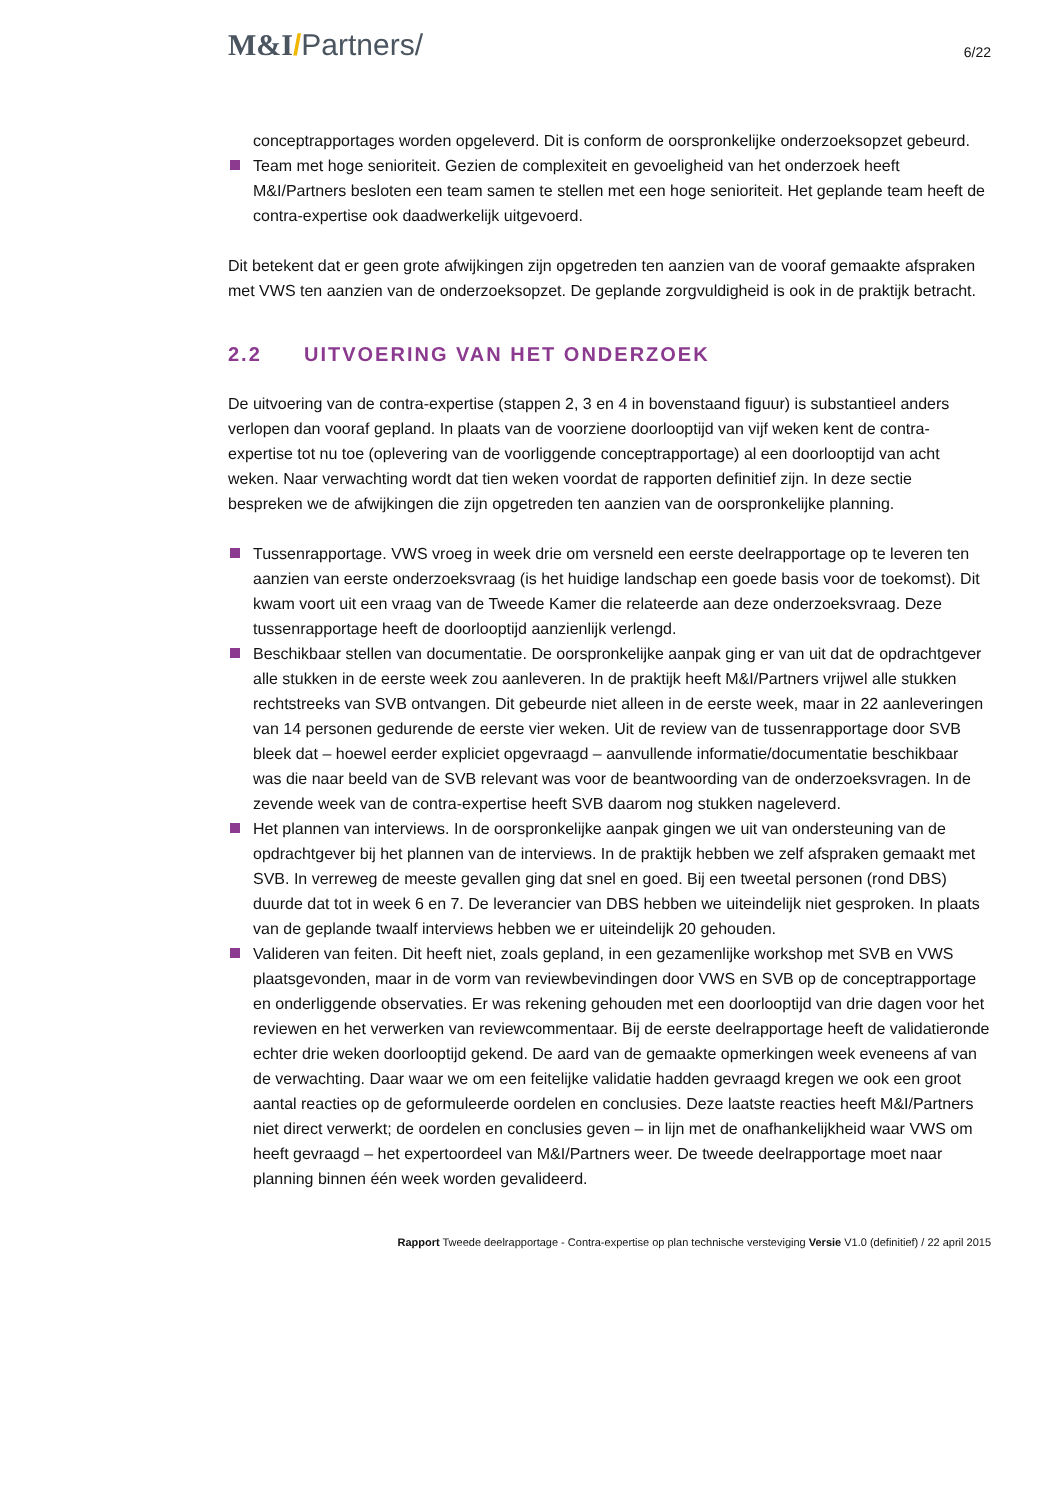M&I/Partners/
6/22
conceptrapportages worden opgeleverd. Dit is conform de oorspronkelijke onderzoeksopzet gebeurd.
Team met hoge senioriteit. Gezien de complexiteit en gevoeligheid van het onderzoek heeft M&I/Partners besloten een team samen te stellen met een hoge senioriteit. Het geplande team heeft de contra-expertise ook daadwerkelijk uitgevoerd.
Dit betekent dat er geen grote afwijkingen zijn opgetreden ten aanzien van de vooraf gemaakte afspraken met VWS ten aanzien van de onderzoeksopzet. De geplande zorgvuldigheid is ook in de praktijk betracht.
2.2 UITVOERING VAN HET ONDERZOEK
De uitvoering van de contra-expertise (stappen 2, 3 en 4 in bovenstaand figuur) is substantieel anders verlopen dan vooraf gepland. In plaats van de voorziene doorlooptijd van vijf weken kent de contra-expertise tot nu toe (oplevering van de voorliggende conceptrapportage) al een doorlooptijd van acht weken. Naar verwachting wordt dat tien weken voordat de rapporten definitief zijn. In deze sectie bespreken we de afwijkingen die zijn opgetreden ten aanzien van de oorspronkelijke planning.
Tussenrapportage. VWS vroeg in week drie om versneld een eerste deelrapportage op te leveren ten aanzien van eerste onderzoeksvraag (is het huidige landschap een goede basis voor de toekomst). Dit kwam voort uit een vraag van de Tweede Kamer die relateerde aan deze onderzoeksvraag. Deze tussenrapportage heeft de doorlooptijd aanzienlijk verlengd.
Beschikbaar stellen van documentatie. De oorspronkelijke aanpak ging er van uit dat de opdrachtgever alle stukken in de eerste week zou aanleveren. In de praktijk heeft M&I/Partners vrijwel alle stukken rechtstreeks van SVB ontvangen. Dit gebeurde niet alleen in de eerste week, maar in 22 aanleveringen van 14 personen gedurende de eerste vier weken. Uit de review van de tussenrapportage door SVB bleek dat – hoewel eerder expliciet opgevraagd – aanvullende informatie/documentatie beschikbaar was die naar beeld van de SVB relevant was voor de beantwoording van de onderzoeksvragen. In de zevende week van de contra-expertise heeft SVB daarom nog stukken nageleverd.
Het plannen van interviews. In de oorspronkelijke aanpak gingen we uit van ondersteuning van de opdrachtgever bij het plannen van de interviews. In de praktijk hebben we zelf afspraken gemaakt met SVB. In verreweg de meeste gevallen ging dat snel en goed. Bij een tweetal personen (rond DBS) duurde dat tot in week 6 en 7. De leverancier van DBS hebben we uiteindelijk niet gesproken. In plaats van de geplande twaalf interviews hebben we er uiteindelijk 20 gehouden.
Valideren van feiten. Dit heeft niet, zoals gepland, in een gezamenlijke workshop met SVB en VWS plaatsgevonden, maar in de vorm van reviewbevindingen door VWS en SVB op de conceptrapportage en onderliggende observaties. Er was rekening gehouden met een doorlooptijd van drie dagen voor het reviewen en het verwerken van reviewcommentaar. Bij de eerste deelrapportage heeft de validatieronde echter drie weken doorlooptijd gekend. De aard van de gemaakte opmerkingen week eveneens af van de verwachting. Daar waar we om een feitelijke validatie hadden gevraagd kregen we ook een groot aantal reacties op de geformuleerde oordelen en conclusies. Deze laatste reacties heeft M&I/Partners niet direct verwerkt; de oordelen en conclusies geven – in lijn met de onafhankelijkheid waar VWS om heeft gevraagd – het expertoordeel van M&I/Partners weer. De tweede deelrapportage moet naar planning binnen één week worden gevalideerd.
Rapport Tweede deelrapportage - Contra-expertise op plan technische versteviging Versie V1.0 (definitief) / 22 april 2015